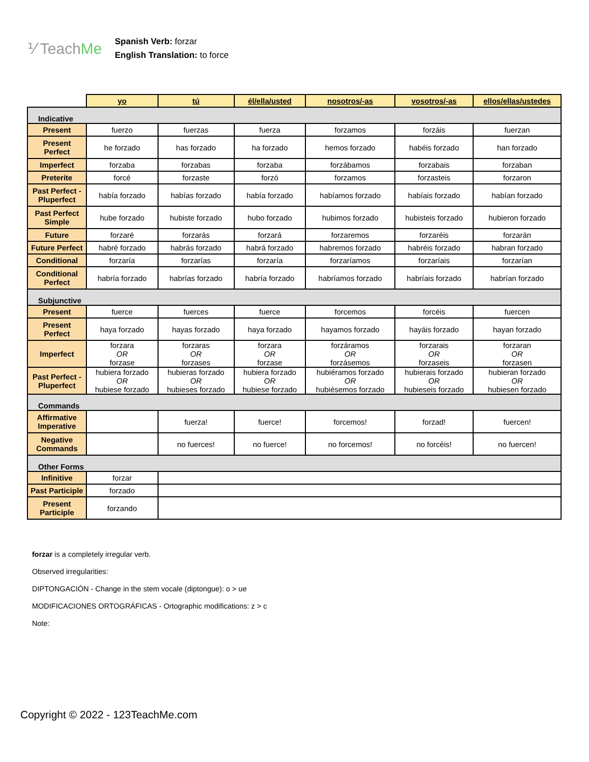⅟ TeachMe
Spanish Verb: forzar
English Translation: to force
| | yo | tú | él/ella/usted | nosotros/-as | vosotros/-as | ellos/ellas/ustedes |
| --- | --- | --- | --- | --- | --- | --- |
| Indicative | | | | | | |
| Present | fuerzo | fuerzas | fuerza | forzamos | forzáis | fuerzan |
| Present Perfect | he forzado | has forzado | ha forzado | hemos forzado | habéis forzado | han forzado |
| Imperfect | forzaba | forzabas | forzaba | forzábamos | forzabais | forzaban |
| Preterite | forcé | forzaste | forzó | forzamos | forzasteis | forzaron |
| Past Perfect - Pluperfect | había forzado | habías forzado | había forzado | habíamos forzado | habíais forzado | habían forzado |
| Past Perfect Simple | hube forzado | hubiste forzado | hubo forzado | hubimos forzado | hubisteis forzado | hubieron forzado |
| Future | forzaré | forzarás | forzará | forzaremos | forzaréis | forzarán |
| Future Perfect | habré forzado | habrás forzado | habrá forzado | habremos forzado | habréis forzado | habran forzado |
| Conditional | forzaría | forzarías | forzaría | forzaríamos | forzaríais | forzarían |
| Conditional Perfect | habría forzado | habrías forzado | habría forzado | habríamos forzado | habríais forzado | habrían forzado |
| Subjunctive | | | | | | |
| Present | fuerce | fuerces | fuerce | forcemos | forcéis | fuercen |
| Present Perfect | haya forzado | hayas forzado | haya forzado | hayamos forzado | hayáis forzado | hayan forzado |
| Imperfect | forzara OR forzase | forzaras OR forzases | forzara OR forzase | forzáramos OR forzásemos | forzarais OR forzaseis | forzaran OR forzasen |
| Past Perfect - Pluperfect | hubiera forzado OR hubiese forzado | hubieras forzado OR hubieses forzado | hubiera forzado OR hubiese forzado | hubiéramos forzado OR hubiésemos forzado | hubierais forzado OR hubieseis forzado | hubieran forzado OR hubiesen forzado |
| Commands | | | | | | |
| Affirmative Imperative | | fuerza! | fuerce! | forcemos! | forzad! | fuercen! |
| Negative Commands | | no fuerces! | no fuerce! | no forcemos! | no forcéis! | no fuercen! |
| Other Forms | | | | | | |
| Infinitive | forzar | | | | | |
| Past Participle | forzado | | | | | |
| Present Participle | forzando | | | | | |
forzar is a completely irregular verb.
Observed irregularities:
DIPTONGACIÓN - Change in the stem vocale (diptongue): o > ue
MODIFICACIONES ORTOGRÁFICAS - Ortographic modifications: z > c
Note:
Copyright © 2022 - 123TeachMe.com